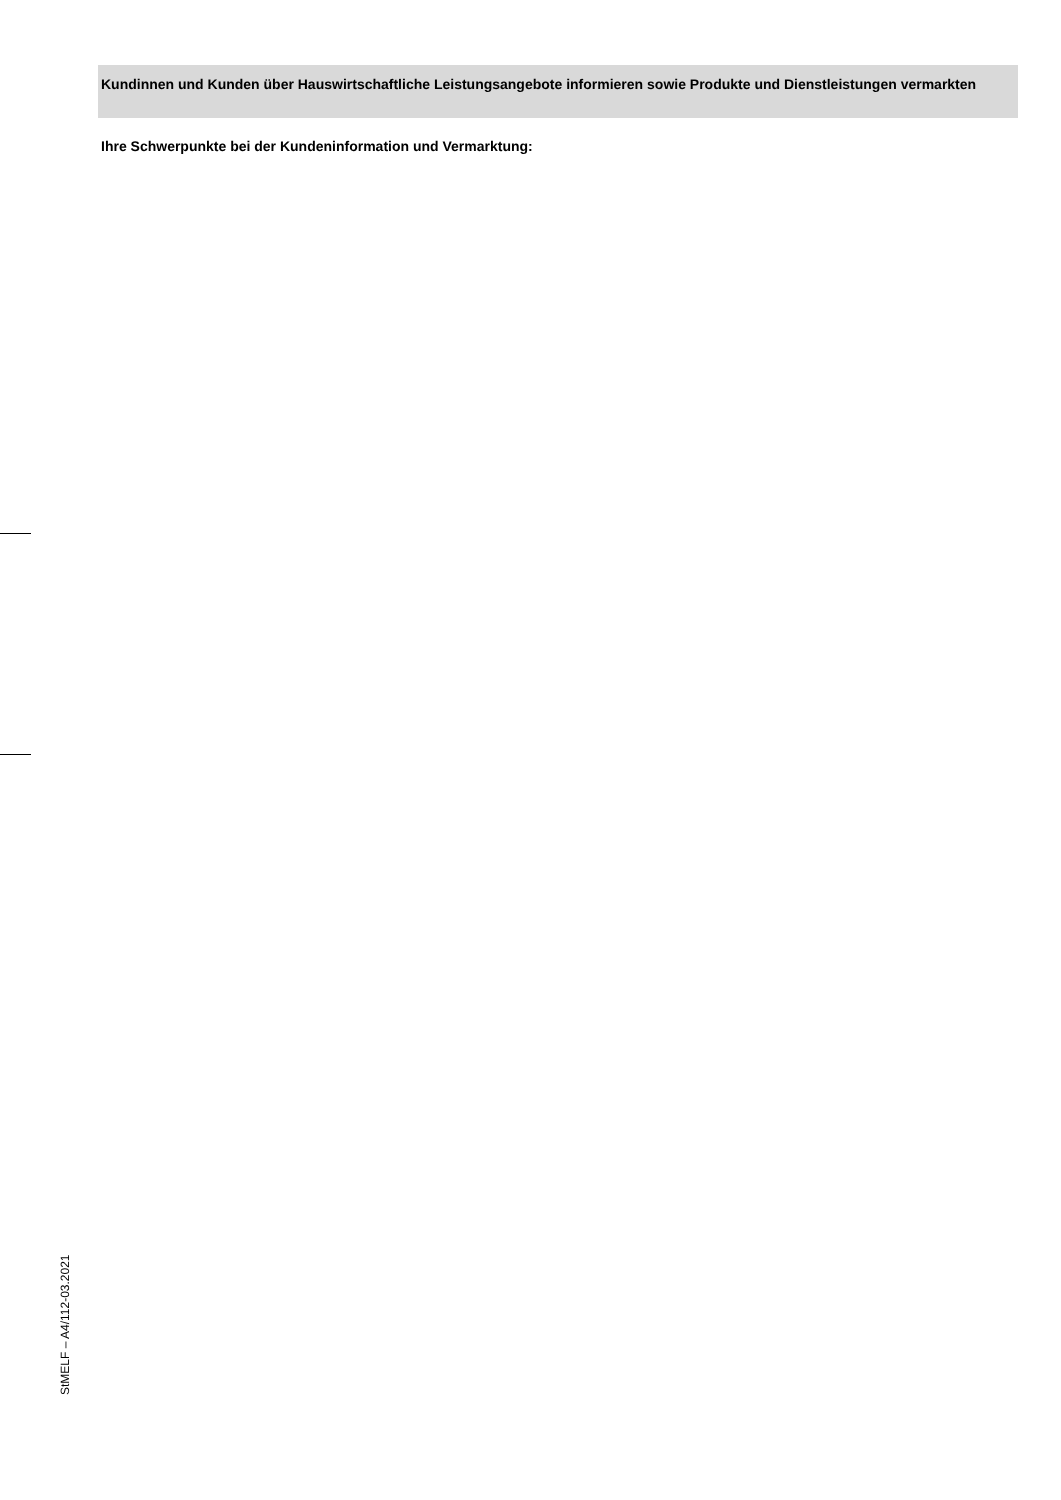Kundinnen und Kunden über Hauswirtschaftliche Leistungsangebote informieren sowie Produkte und Dienstleistungen vermarkten
Ihre Schwerpunkte bei der Kundeninformation und Vermarktung:
StMELF – A4/112-03.2021